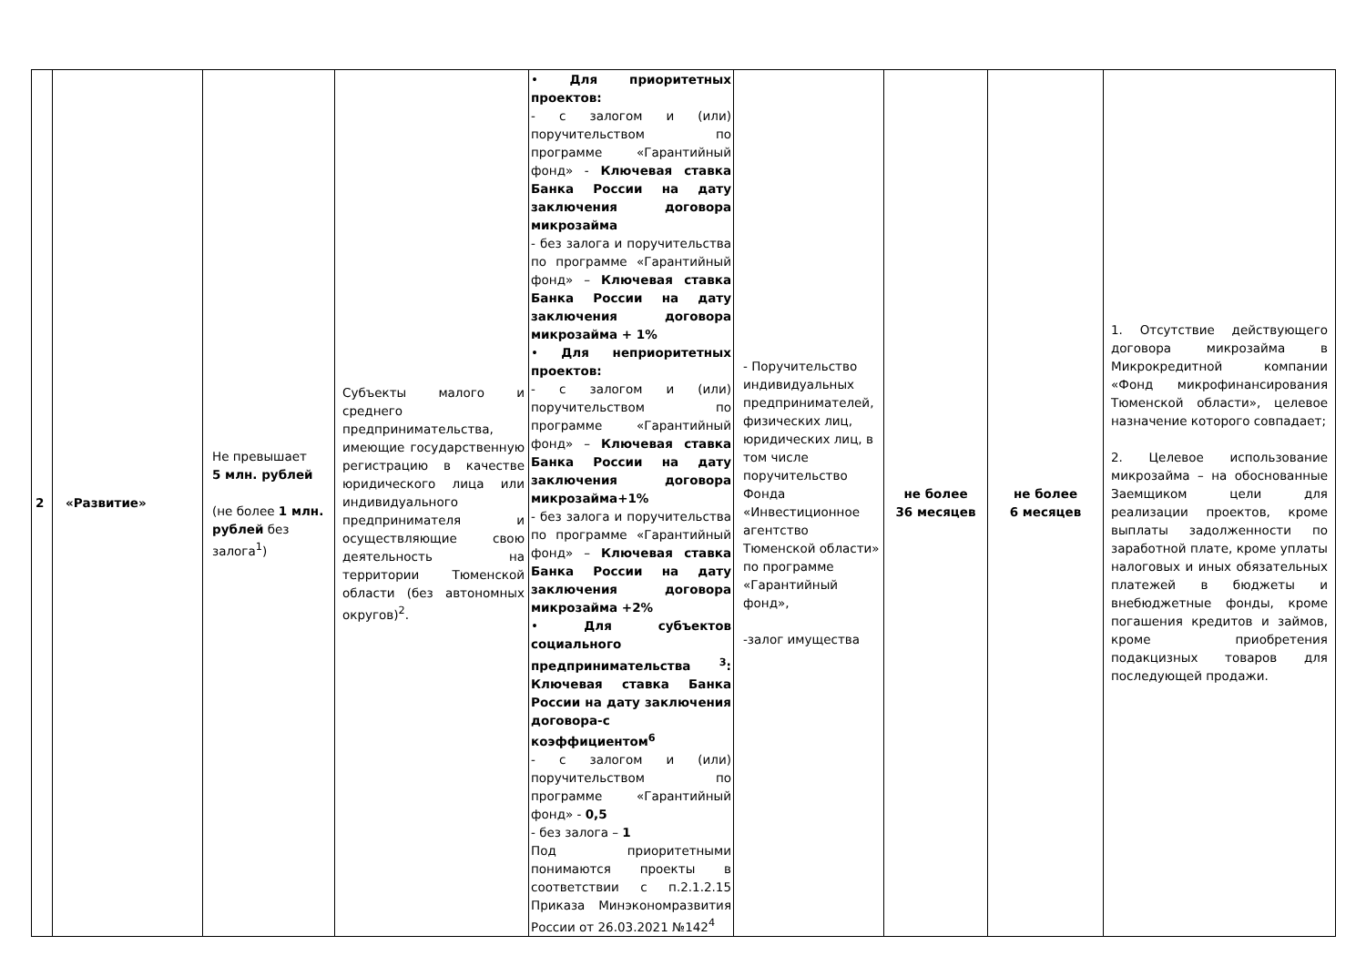| 2 | «Развитие» | Не превышает 5 млн. рублей (не более 1 млн. рублей без залога<sup>1</sup>) | Субъекты малого и среднего предпринимательства, имеющие государственную регистрацию в качестве юридического лица или индивидуального предпринимателя и осуществляющие свою деятельность на территории Тюменской области (без автономных округов)<sup>2</sup>. | • Для приоритетных проектов: - с залогом и (или) поручительством по программе «Гарантийный фонд» - Ключевая ставка Банка России на дату заключения договора микрозайма - без залога и поручительства по программе «Гарантийный фонд» – Ключевая ставка Банка России на дату заключения договора микрозайма + 1% • Для неприоритетных проектов: - с залогом и (или) поручительством по программе «Гарантийный фонд» – Ключевая ставка Банка России на дату заключения договора микрозайма+1% - без залога и поручительства по программе «Гарантийный фонд» – Ключевая ставка Банка России на дату заключения договора микрозайма +2% • Для субъектов социального предпринимательства <sup>3</sup>: Ключевая ставка Банка России на дату заключения договора-с коэффициентом<sup>6</sup> - с залогом и (или) поручительством по программе «Гарантийный фонд» - 0,5 - без залога – 1 Под приоритетными понимаются проекты в соответствии с п.2.1.2.15 Приказа Минэкономразвития России от 26.03.2021 №142<sup>4</sup> | - Поручительство индивидуальных предпринимателей, физических лиц, юридических лиц, в том числе поручительство Фонда «Инвестиционное агентство Тюменской области» по программе «Гарантийный фонд», -залог имущества | не более 36 месяцев | не более 6 месяцев | 1. Отсутствие действующего договора микрозайма в Микрокредитной компании «Фонд микрофинансирования Тюменской области», целевое назначение которого совпадает; 2. Целевое использование микрозайма – на обоснованные Заемщиком цели для реализации проектов, кроме выплаты задолженности по заработной плате, кроме уплаты налоговых и иных обязательных платежей в бюджеты и внебюджетные фонды, кроме погашения кредитов и займов, кроме приобретения подакцизных товаров для последующей продажи. |